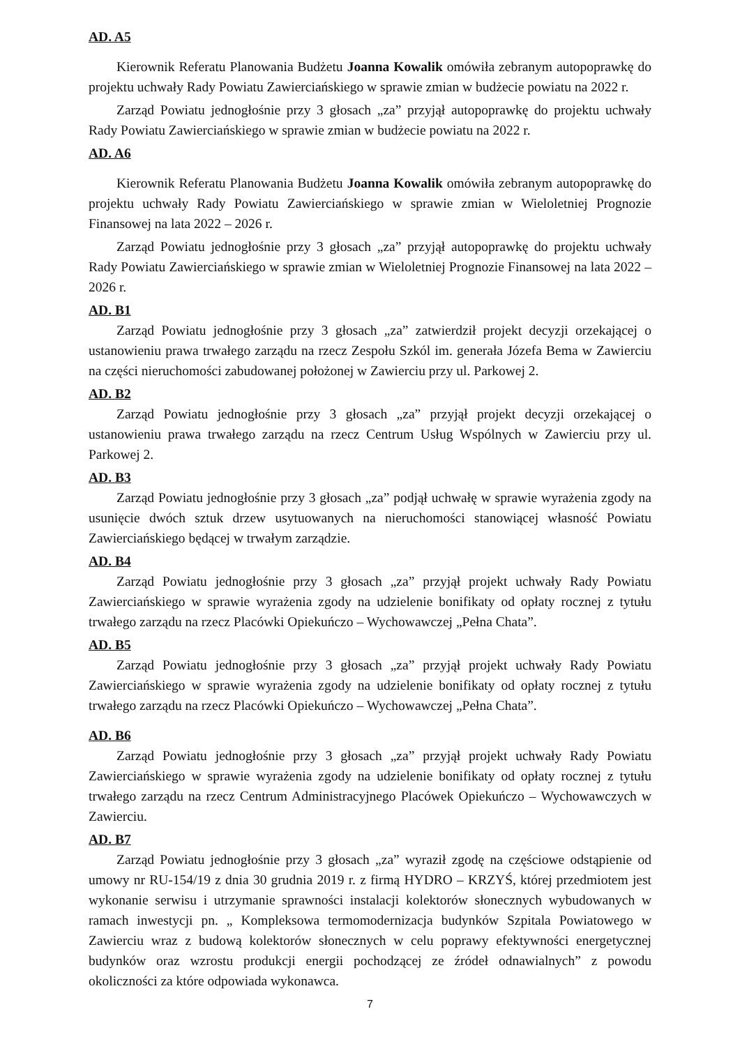AD. A5
Kierownik Referatu Planowania Budżetu Joanna Kowalik omówiła zebranym autopoprawkę do projektu uchwały Rady Powiatu Zawierciańskiego w sprawie zmian w budżecie powiatu na 2022 r.
Zarząd Powiatu jednogłośnie przy 3 głosach „za” przyjął autopoprawkę do projektu uchwały Rady Powiatu Zawierciańskiego w sprawie zmian w budżecie powiatu na 2022 r.
AD. A6
Kierownik Referatu Planowania Budżetu Joanna Kowalik omówiła zebranym autopoprawkę do projektu uchwały Rady Powiatu Zawierciańskiego w sprawie zmian w Wieloletniej Prognozie Finansowej na lata 2022 – 2026 r.
Zarząd Powiatu jednogłośnie przy 3 głosach „za” przyjął autopoprawkę do projektu uchwały Rady Powiatu Zawierciańskiego w sprawie zmian w Wieloletniej Prognozie Finansowej na lata 2022 – 2026 r.
AD. B1
Zarząd Powiatu jednogłośnie przy 3 głosach „za” zatwierdził projekt decyzji orzekającej o ustanowieniu prawa trwałego zarządu na rzecz Zespołu Szkól im. generała Józefa Bema w Zawierciu na części nieruchomości zabudowanej położonej w Zawierciu przy ul. Parkowej 2.
AD. B2
Zarząd Powiatu jednogłośnie przy 3 głosach „za” przyjął projekt decyzji orzekającej o ustanowieniu prawa trwałego zarządu na rzecz Centrum Usług Wspólnych w Zawierciu przy ul. Parkowej 2.
AD. B3
Zarząd Powiatu jednogłośnie przy 3 głosach „za” podjął uchwałę w sprawie wyrażenia zgody na usunięcie dwóch sztuk drzew usytuowanych na nieruchomości stanowiącej własność Powiatu Zawierciańskiego będącej w trwałym zarządzie.
AD. B4
Zarząd Powiatu jednogłośnie przy 3 głosach „za” przyjął projekt uchwały Rady Powiatu Zawierciańskiego w sprawie wyrażenia zgody na udzielenie bonifikaty od opłaty rocznej z tytułu trwałego zarządu na rzecz Placówki Opiekuńczo – Wychowawczej „Pełna Chata”.
AD. B5
Zarząd Powiatu jednogłośnie przy 3 głosach „za” przyjął projekt uchwały Rady Powiatu Zawierciańskiego w sprawie wyrażenia zgody na udzielenie bonifikaty od opłaty rocznej z tytułu trwałego zarządu na rzecz Placówki Opiekuńczo – Wychowawczej „Pełna Chata”.
AD. B6
Zarząd Powiatu jednogłośnie przy 3 głosach „za” przyjął projekt uchwały Rady Powiatu Zawierciańskiego w sprawie wyrażenia zgody na udzielenie bonifikaty od opłaty rocznej z tytułu trwałego zarządu na rzecz Centrum Administracyjnego Placówek Opiekuńczo – Wychowawczych w Zawierciu.
AD. B7
Zarząd Powiatu jednogłośnie przy 3 głosach „za” wyraził zgodę na częściowe odstąpienie od umowy nr RU-154/19 z dnia 30 grudnia 2019 r. z firmą HYDRO – KRZYŚ, której przedmiotem jest wykonanie serwisu i utrzymanie sprawności instalacji kolektorów słonecznych wybudowanych w ramach inwestycji pn. „ Kompleksowa termomodernizacja budynków Szpitala Powiatowego w Zawierciu wraz z budową kolektorów słonecznych w celu poprawy efektywności energetycznej budynków oraz wzrostu produkcji energii pochodzącej ze źródeł odnawialnych” z powodu okoliczności za które odpowiada wykonawca.
7